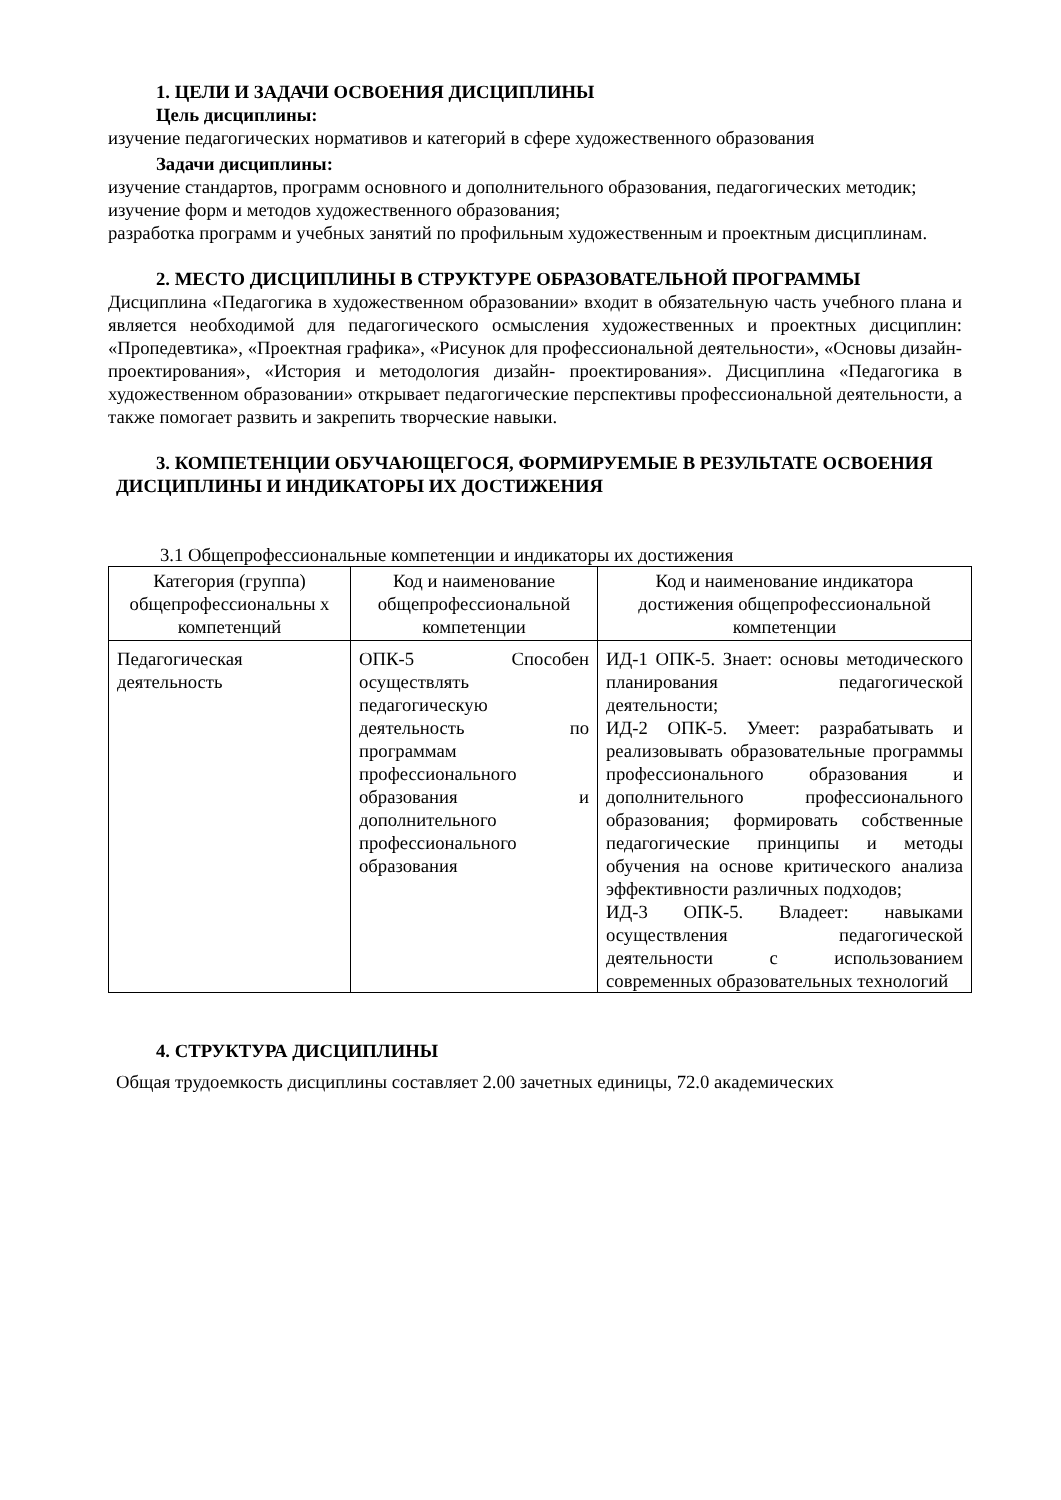1. ЦЕЛИ И ЗАДАЧИ ОСВОЕНИЯ ДИСЦИПЛИНЫ
Цель дисциплины:
изучение педагогических нормативов и категорий в сфере художественного образования
Задачи дисциплины:
изучение стандартов, программ основного и дополнительного образования, педагогических методик;
изучение форм и методов художественного образования;
разработка программ и учебных занятий по профильным художественным и проектным дисциплинам.
2. МЕСТО ДИСЦИПЛИНЫ В СТРУКТУРЕ ОБРАЗОВАТЕЛЬНОЙ ПРОГРАММЫ
Дисциплина «Педагогика в художественном образовании» входит в обязательную часть учебного плана и является необходимой для педагогического осмысления художественных и проектных дисциплин: «Пропедевтика», «Проектная графика», «Рисунок для профессиональной деятельности», «Основы дизайн- проектирования», «История и методология дизайн- проектирования». Дисциплина «Педагогика в художественном образовании» открывает педагогические перспективы профессиональной деятельности, а также помогает развить и закрепить творческие навыки.
3. КОМПЕТЕНЦИИ ОБУЧАЮЩЕГОСЯ, ФОРМИРУЕМЫЕ В РЕЗУЛЬТАТЕ ОСВОЕНИЯ ДИСЦИПЛИНЫ И ИНДИКАТОРЫ ИХ ДОСТИЖЕНИЯ
3.1 Общепрофессиональные компетенции и индикаторы их достижения
| Категория (группа) общепрофессиональны х компетенций | Код и наименование общепрофессиональной компетенции | Код и наименование индикатора достижения общепрофессиональной компетенции |
| --- | --- | --- |
| Педагогическая деятельность | ОПК-5 Способен осуществлять педагогическую деятельность по программам профессионального образования и дополнительного профессионального образования | ИД-1 ОПК-5. Знает: основы методического планирования педагогической деятельности; ИД-2 ОПК-5. Умеет: разрабатывать и реализовывать образовательные программы профессионального образования и дополнительного профессионального образования; формировать собственные педагогические принципы и методы обучения на основе критического анализа эффективности различных подходов; ИД-3 ОПК-5. Владеет: навыками осуществления педагогической деятельности с использованием современных образовательных технологий |
4. СТРУКТУРА ДИСЦИПЛИНЫ
Общая трудоемкость дисциплины составляет 2.00 зачетных единицы, 72.0 академических